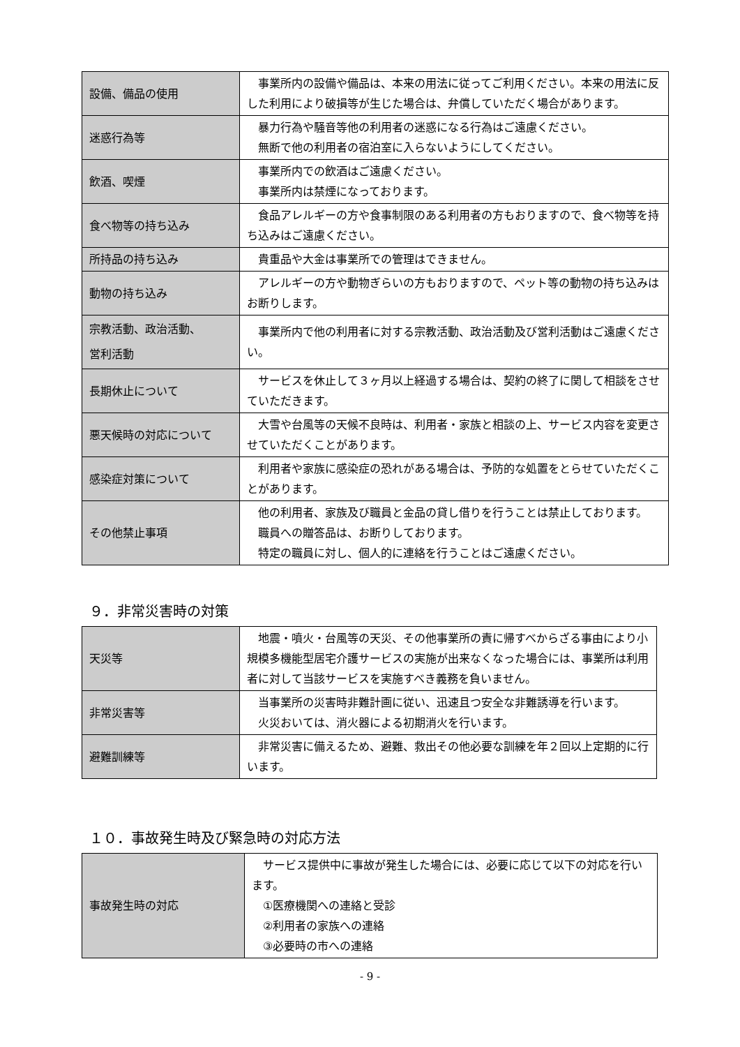| 設備、備品の使用 | 事業所内の設備や備品は、本来の用法に従ってご利用ください。本来の用法に反した利用により破損等が生じた場合は、弁償していただく場合があります。 |
| 迷惑行為等 | 暴力行為や騒音等他の利用者の迷惑になる行為はご遠慮ください。 無断で他の利用者の宿泊室に入らないようにしてください。 |
| 飲酒、喫煙 | 事業所内での飲酒はご遠慮ください。 事業所内は禁煙になっております。 |
| 食べ物等の持ち込み | 食品アレルギーの方や食事制限のある利用者の方もおりますので、食べ物等を持ち込みはご遠慮ください。 |
| 所持品の持ち込み | 貴重品や大金は事業所での管理はできません。 |
| 動物の持ち込み | アレルギーの方や動物ぎらいの方もおりますので、ペット等の動物の持ち込みはお断りします。 |
| 宗教活動、政治活動、 営利活動 | 事業所内で他の利用者に対する宗教活動、政治活動及び営利活動はご遠慮ください。 |
| 長期休止について | サービスを休止して３ヶ月以上経過する場合は、契約の終了に関して相談をさせていただきます。 |
| 悪天候時の対応について | 大雪や台風等の天候不良時は、利用者・家族と相談の上、サービス内容を変更させていただくことがあります。 |
| 感染症対策について | 利用者や家族に感染症の恐れがある場合は、予防的な処置をとらせていただくことがあります。 |
| その他禁止事項 | 他の利用者、家族及び職員と金品の貸し借りを行うことは禁止しております。 職員への贈答品は、お断りしております。 特定の職員に対し、個人的に連絡を行うことはご遠慮ください。 |
９．非常災害時の対策
| 天災等 | 地震・噴火・台風等の天災、その他事業所の責に帰すべからざる事由により小規模多機能型居宅介護サービスの実施が出来なくなった場合には、事業所は利用者に対して当該サービスを実施すべき義務を負いません。 |
| 非常災害等 | 当事業所の災害時非難計画に従い、迅速且つ安全な非難誘導を行います。 火災おいては、消火器による初期消火を行います。 |
| 避難訓練等 | 非常災害に備えるため、避難、救出その他必要な訓練を年２回以上定期的に行います。 |
１０．事故発生時及び緊急時の対応方法
| 事故発生時の対応 | サービス提供中に事故が発生した場合には、必要に応じて以下の対応を行います。 ①医療機関への連絡と受診 ②利用者の家族への連絡 ③必要時の市への連絡 |
- 9 -